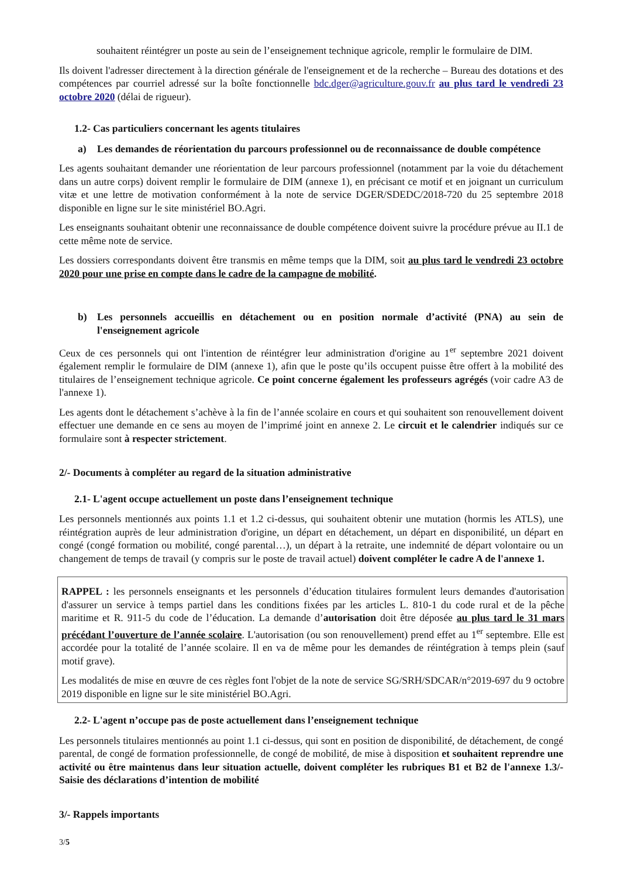souhaitent réintégrer un poste au sein de l’enseignement technique agricole, remplir le formulaire de DIM.
Ils doivent l'adresser directement à la direction générale de l'enseignement et de la recherche – Bureau des dotations et des compétences par courriel adressé sur la boîte fonctionnelle bdc.dger@agriculture.gouv.fr au plus tard le vendredi 23 octobre 2020 (délai de rigueur).
1.2- Cas particuliers concernant les agents titulaires
a) Les demandes de réorientation du parcours professionnel ou de reconnaissance de double compétence
Les agents souhaitant demander une réorientation de leur parcours professionnel (notamment par la voie du détachement dans un autre corps) doivent remplir le formulaire de DIM (annexe 1), en précisant ce motif et en joignant un curriculum vitæ et une lettre de motivation conformément à la note de service DGER/SDEDC/2018-720 du 25 septembre 2018 disponible en ligne sur le site ministériel BO.Agri.
Les enseignants souhaitant obtenir une reconnaissance de double compétence doivent suivre la procédure prévue au II.1 de cette même note de service.
Les dossiers correspondants doivent être transmis en même temps que la DIM, soit au plus tard le vendredi 23 octobre 2020 pour une prise en compte dans le cadre de la campagne de mobilité.
b) Les personnels accueillis en détachement ou en position normale d’activité (PNA) au sein de l'enseignement agricole
Ceux de ces personnels qui ont l'intention de réintégrer leur administration d'origine au 1<sup>er</sup> septembre 2021 doivent également remplir le formulaire de DIM (annexe 1), afin que le poste qu’ils occupent puisse être offert à la mobilité des titulaires de l’enseignement technique agricole. Ce point concerne également les professeurs agrégés (voir cadre A3 de l'annexe 1).
Les agents dont le détachement s’achève à la fin de l’année scolaire en cours et qui souhaitent son renouvellement doivent effectuer une demande en ce sens au moyen de l’imprimé joint en annexe 2. Le circuit et le calendrier indiqués sur ce formulaire sont à respecter strictement.
2/- Documents à compléter au regard de la situation administrative
2.1- L'agent occupe actuellement un poste dans l’enseignement technique
Les personnels mentionnés aux points 1.1 et 1.2 ci-dessus, qui souhaitent obtenir une mutation (hormis les ATLS), une réintégration auprès de leur administration d'origine, un départ en détachement, un départ en disponibilité, un départ en congé (congé formation ou mobilité, congé parental…), un départ à la retraite, une indemnité de départ volontaire ou un changement de temps de travail (y compris sur le poste de travail actuel) doivent compléter le cadre A de l'annexe 1.
RAPPEL : les personnels enseignants et les personnels d’éducation titulaires formulent leurs demandes d'autorisation d'assurer un service à temps partiel dans les conditions fixées par les articles L. 810-1 du code rural et de la pêche maritime et R. 911-5 du code de l’éducation. La demande d’autorisation doit être déposée au plus tard le 31 mars précédant l’ouverture de l’année scolaire. L'autorisation (ou son renouvellement) prend effet au 1<sup>er</sup> septembre. Elle est accordée pour la totalité de l’année scolaire. Il en va de même pour les demandes de réintégration à temps plein (sauf motif grave).
Les modalités de mise en œuvre de ces règles font l'objet de la note de service SG/SRH/SDCAR/n°2019-697 du 9 octobre 2019 disponible en ligne sur le site ministériel BO.Agri.
2.2- L'agent n’occupe pas de poste actuellement dans l’enseignement technique
Les personnels titulaires mentionnés au point 1.1 ci-dessus, qui sont en position de disponibilité, de détachement, de congé parental, de congé de formation professionnelle, de congé de mobilité, de mise à disposition et souhaitent reprendre une activité ou être maintenus dans leur situation actuelle, doivent compléter les rubriques B1 et B2 de l'annexe 1.3/- Saisie des déclarations d’intention de mobilité
3/- Rappels importants
3/5